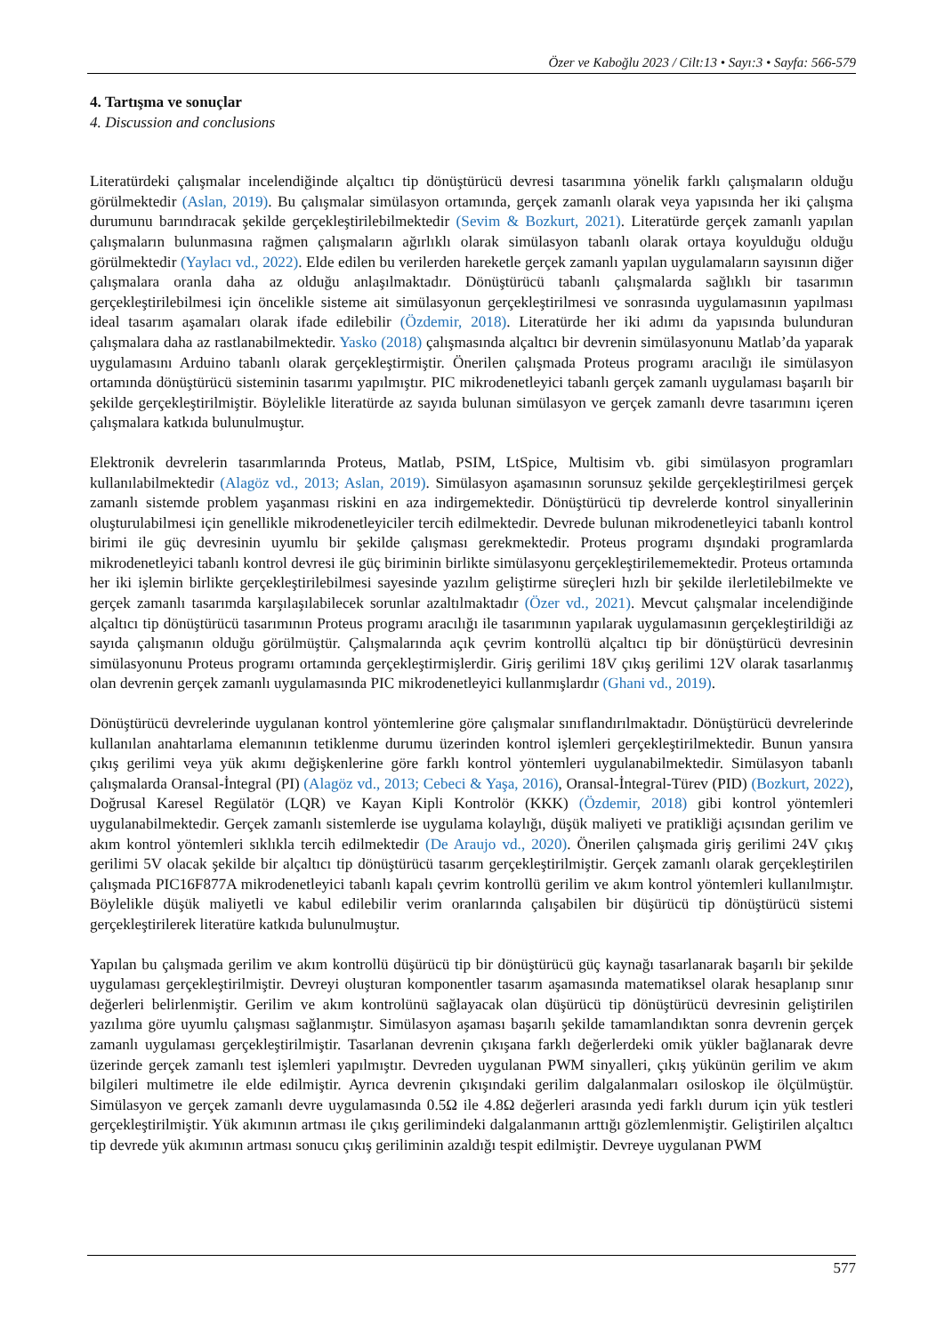Özer ve Kaboğlu 2023 / Cilt:13 • Sayı:3 • Sayfa: 566-579
4. Tartışma ve sonuçlar
4. Discussion and conclusions
Literatürdeki çalışmalar incelendiğinde alçaltıcı tip dönüştürücü devresi tasarımına yönelik farklı çalışmaların olduğu görülmektedir (Aslan, 2019). Bu çalışmalar simülasyon ortamında, gerçek zamanlı olarak veya yapısında her iki çalışma durumunu barındıracak şekilde gerçekleştirilebilmektedir (Sevim & Bozkurt, 2021). Literatürde gerçek zamanlı yapılan çalışmaların bulunmasına rağmen çalışmaların ağırlıklı olarak simülasyon tabanlı olarak ortaya koyulduğu olduğu görülmektedir (Yaylacı vd., 2022). Elde edilen bu verilerden hareketle gerçek zamanlı yapılan uygulamaların sayısının diğer çalışmalara oranla daha az olduğu anlaşılmaktadır. Dönüştürücü tabanlı çalışmalarda sağlıklı bir tasarımın gerçekleştirilebilmesi için öncelikle sisteme ait simülasyonun gerçekleştirilmesi ve sonrasında uygulamasının yapılması ideal tasarım aşamaları olarak ifade edilebilir (Özdemir, 2018). Literatürde her iki adımı da yapısında bulunduran çalışmalara daha az rastlanabilmektedir. Yasko (2018) çalışmasında alçaltıcı bir devrenin simülasyonunu Matlab’da yaparak uygulamasını Arduino tabanlı olarak gerçekleştirmiştir. Önerilen çalışmada Proteus programı aracılığı ile simülasyon ortamında dönüştürücü sisteminin tasarımı yapılmıştır. PIC mikrodenetleyici tabanlı gerçek zamanlı uygulaması başarılı bir şekilde gerçekleştirilmiştir. Böylelikle literatürde az sayıda bulunan simülasyon ve gerçek zamanlı devre tasarımını içeren çalışmalara katkıda bulunulmuştur.
Elektronik devrelerin tasarımlarında Proteus, Matlab, PSIM, LtSpice, Multisim vb. gibi simülasyon programları kullanılabilmektedir (Alagöz vd., 2013; Aslan, 2019). Simülasyon aşamasının sorunsuz şekilde gerçekleştirilmesi gerçek zamanlı sistemde problem yaşanması riskini en aza indirgemektedir. Dönüştürücü tip devrelerde kontrol sinyallerinin oluşturulabilmesi için genellikle mikrodenetleyiciler tercih edilmektedir. Devrede bulunan mikrodenetleyici tabanlı kontrol birimi ile güç devresinin uyumlu bir şekilde çalışması gerekmektedir. Proteus programı dışındaki programlarda mikrodenetleyici tabanlı kontrol devresi ile güç biriminin birlikte simülasyonu gerçekleştirilememektedir. Proteus ortamında her iki işlemin birlikte gerçekleştirilebilmesi sayesinde yazılım geliştirme süreçleri hızlı bir şekilde ilerletilebilmekte ve gerçek zamanlı tasarımda karşılaşılabilecek sorunlar azaltılmaktadır (Özer vd., 2021). Mevcut çalışmalar incelendiğinde alçaltıcı tip dönüştürücü tasarımının Proteus programı aracılığı ile tasarımının yapılarak uygulamasının gerçekleştirildiği az sayıda çalışmanın olduğu görülmüştür. Çalışmalarında açık çevrim kontrollü alçaltıcı tip bir dönüştürücü devresinin simülasyonunu Proteus programı ortamında gerçekleştirmişlerdir. Giriş gerilimi 18V çıkış gerilimi 12V olarak tasarlanmış olan devrenin gerçek zamanlı uygulamasında PIC mikrodenetleyici kullanmışlardır (Ghani vd., 2019).
Dönüştürücü devrelerinde uygulanan kontrol yöntemlerine göre çalışmalar sınıflandırılmaktadır. Dönüştürücü devrelerinde kullanılan anahtarlama elemanının tetiklenme durumu üzerinden kontrol işlemleri gerçekleştirilmektedir. Bunun yansıra çıkış gerilimi veya yük akımı değişkenlerine göre farklı kontrol yöntemleri uygulanabilmektedir. Simülasyon tabanlı çalışmalarda Oransal-İntegral (PI) (Alagöz vd., 2013; Cebeci & Yaşa, 2016), Oransal-İntegral-Türev (PID) (Bozkurt, 2022), Doğrusal Karesel Regülatör (LQR) ve Kayan Kipli Kontrolör (KKK) (Özdemir, 2018) gibi kontrol yöntemleri uygulanabilmektedir. Gerçek zamanlı sistemlerde ise uygulama kolaylığı, düşük maliyeti ve pratikliği açısından gerilim ve akım kontrol yöntemleri sıklıkla tercih edilmektedir (De Araujo vd., 2020). Önerilen çalışmada giriş gerilimi 24V çıkış gerilimi 5V olacak şekilde bir alçaltıcı tip dönüştürücü tasarım gerçekleştirilmiştir. Gerçek zamanlı olarak gerçekleştirilen çalışmada PIC16F877A mikrodenetleyici tabanlı kapalı çevrim kontrollü gerilim ve akım kontrol yöntemleri kullanılmıştır. Böylelikle düşük maliyetli ve kabul edilebilir verim oranlarında çalışabilen bir düşürücü tip dönüştürücü sistemi gerçekleştirilerek literatüre katkıda bulunulmuştur.
Yapılan bu çalışmada gerilim ve akım kontrollü düşürücü tip bir dönüştürücü güç kaynağı tasarlanarak başarılı bir şekilde uygulaması gerçekleştirilmiştir. Devreyi oluşturan komponentler tasarım aşamasında matematiksel olarak hesaplanıp sınır değerleri belirlenmiştir. Gerilim ve akım kontrolünü sağlayacak olan düşürücü tip dönüştürücü devresinin geliştirilen yazılıma göre uyumlu çalışması sağlanmıştır. Simülasyon aşaması başarılı şekilde tamamlandıktan sonra devrenin gerçek zamanlı uygulaması gerçekleştirilmiştir. Tasarlanan devrenin çıkışana farklı değerlerdeki omik yükler bağlanarak devre üzerinde gerçek zamanlı test işlemleri yapılmıştır. Devreden uygulanan PWM sinyalleri, çıkış yükünün gerilim ve akım bilgileri multimetre ile elde edilmiştir. Ayrıca devrenin çıkışındaki gerilim dalgalanmaları osiloskop ile ölçülmüştür. Simülasyon ve gerçek zamanlı devre uygulamasında 0.5Ω ile 4.8Ω değerleri arasında yedi farklı durum için yük testleri gerçekleştirilmiştir. Yük akımının artması ile çıkış gerilimindeki dalgalanmanın arttığı gözlemlenmiştir. Geliştirilen alçaltıcı tip devrede yük akımının artması sonucu çıkış geriliminin azaldığı tespit edilmiştir. Devreye uygulanan PWM
577